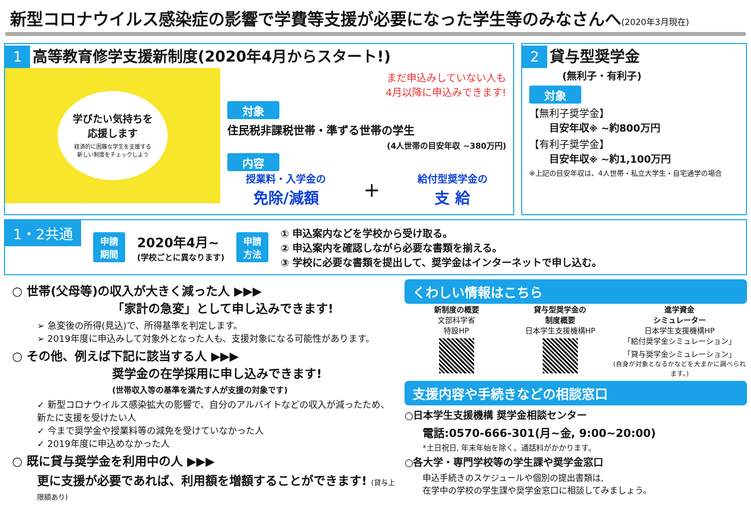新型コロナウイルス感染症の影響で学費等支援が必要になった学生等のみなさんへ(2020年3月現在)
1 高等教育修学支援新制度(2020年4月からスタート!)
学びたい気持ちを
応援します
経済的に困難な学生を支援する
新しい制度をチェックしよう
まだ申込みしていない人も
4月以降に申込みできます!
対象
住民税非課税世帯・準ずる世帯の学生
(4人世帯の目安年収 ~380万円)
内容
授業料・入学金の
免除/減額
+
給付型奨学金の
支 給
2 貸与型奨学金
(無利子・有利子)
対象
【無利子奨学金】
目安年収※ ~約800万円
【有利子奨学金】
目安年収※ ~約1,100万円
※上記の目安年収は、4人世帯・私立大学生・自宅通学の場合
1・2共通 申請
期間
2020年4月~
(学校ごとに異なります)
申請
方法
① 申込案内などを学校から受け取る。
② 申込案内を確認しながら必要な書類を揃える。
③ 学校に必要な書類を提出して、奨学金はインターネットで申し込む。
○ 世帯(父母等)の収入が大きく減った人 ▶▶▶
「家計の急変」として申し込みできます!
➢ 急変後の所得(見込)で、所得基準を判定します。
➢ 2019年度に申込みして対象外となった人も、支援対象になる可能性があります。
○ その他、例えば下記に該当する人 ▶▶▶
奨学金の在学採用に申し込みできます!
(世帯収入等の基準を満たす人が支援の対象です)
✓ 新型コロナウイルス感染拡大の影響で、自分のアルバイトなどの収入が減ったため、新たに支援を受けたい人
✓ 今まで奨学金や授業料等の減免を受けていなかった人
✓ 2019年度に申込めなかった人
○ 既に貸与奨学金を利用中の人 ▶▶▶
更に支援が必要であれば、利用額を増額することができます! (貸与上限額あり)
くわしい情報はこちら
新制度の概要
文部科学省
特設HP
貸与型奨学金の
制度概要
日本学生支援機構HP
進学資金
シミュレーター
日本学生支援機構HP
「給付奨学金シミュレーション」
「貸与奨学金シミュレーション」
(自身が対象となるかなどを大まかに調べられます。)
支援内容や手続きなどの相談窓口
○日本学生支援機構 奨学金相談センター
電話:0570-666-301(月~金, 9:00~20:00)
*土日祝日, 年末年始を除く。通話料がかかります。
○各大学・専門学校等の学生課や奨学金窓口
申込手続きのスケジュールや個別の提出書類は,
在学中の学校の学生課や奨学金窓口に相談してみましょう。